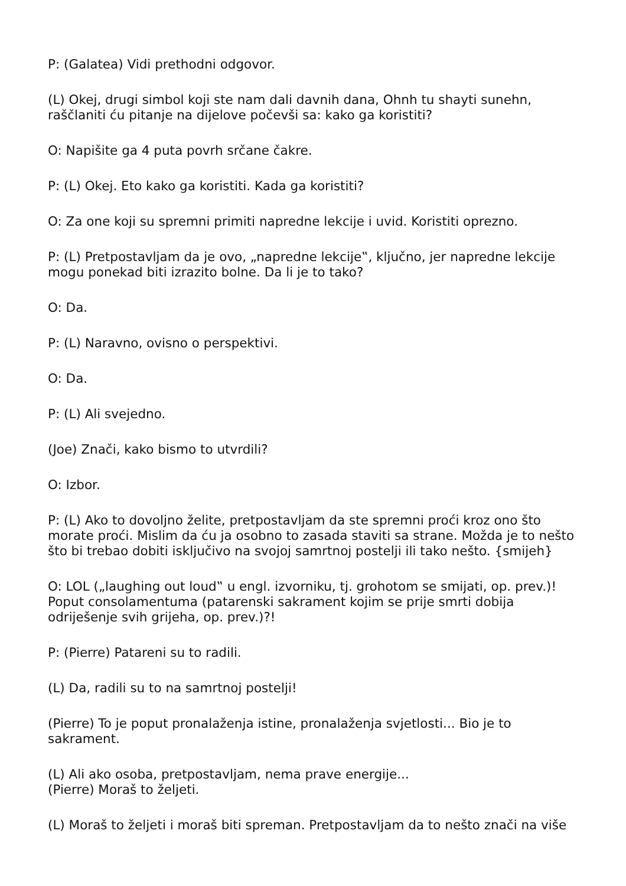P: (Galatea) Vidi prethodni odgovor.
(L) Okej, drugi simbol koji ste nam dali davnih dana, Ohnh tu shayti sunehn, raščlaniti ću pitanje na dijelove počevši sa: kako ga koristiti?
O: Napišite ga 4 puta povrh srčane čakre.
P: (L) Okej. Eto kako ga koristiti. Kada ga koristiti?
O: Za one koji su spremni primiti napredne lekcije i uvid. Koristiti oprezno.
P: (L) Pretpostavljam da je ovo, „napredne lekcije‟, ključno, jer napredne lekcije mogu ponekad biti izrazito bolne. Da li je to tako?
O: Da.
P: (L) Naravno, ovisno o perspektivi.
O: Da.
P: (L) Ali svejedno.
(Joe) Znači, kako bismo to utvrdili?
O: Izbor.
P: (L) Ako to dovoljno želite, pretpostavljam da ste spremni proći kroz ono što morate proći. Mislim da ću ja osobno to zasada staviti sa strane. Možda je to nešto što bi trebao dobiti isključivo na svojoj samrtnoj postelji ili tako nešto. {smijeh}
O: LOL („laughing out loud‟ u engl. izvorniku, tj. grohotom se smijati, op. prev.)! Poput consolamentuma (patarenski sakrament kojim se prije smrti dobija odriješenje svih grijeha, op. prev.)?!
P: (Pierre) Patareni su to radili.
(L) Da, radili su to na samrtnoj postelji!
(Pierre) To je poput pronalaženja istine, pronalaženja svjetlosti... Bio je to sakrament.
(L) Ali ako osoba, pretpostavljam, nema prave energije...
(Pierre) Moraš to željeti.
(L) Moraš to željeti i moraš biti spreman. Pretpostavljam da to nešto znači na više